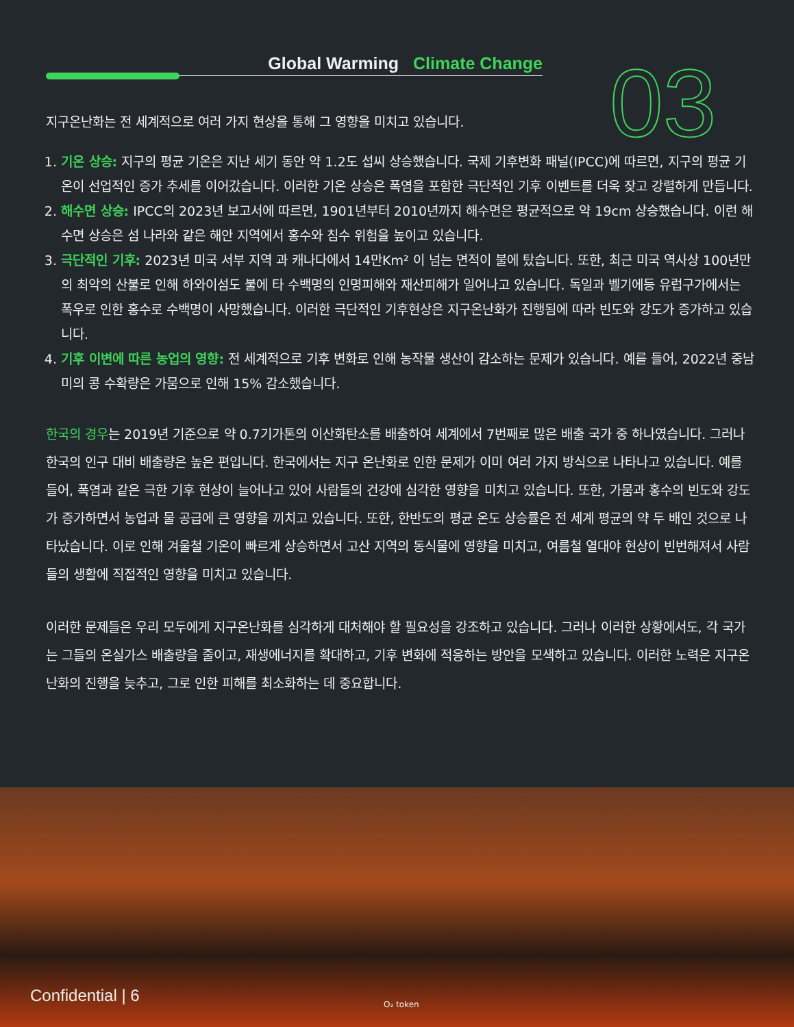Global Warming Climate Change 03
지구온난화는 전 세계적으로 여러 가지 현상을 통해 그 영향을 미치고 있습니다.
1. 기온 상승: 지구의 평균 기온은 지난 세기 동안 약 1.2도 섭씨 상승했습니다. 국제 기후변화 패널(IPCC)에 따르면, 지구의 평균 기온이 선업적인 증가 추세를 이어갔습니다. 이러한 기온 상승은 폭염을 포함한 극단적인 기후 이벤트를 더욱 잦고 강렬하게 만듭니다.
2. 해수면 상승: IPCC의 2023년 보고서에 따르면, 1901년부터 2010년까지 해수면은 평균적으로 약 19cm 상승했습니다. 이런 해수면 상승은 섬 나라와 같은 해안 지역에서 홍수와 침수 위험을 높이고 있습니다.
3. 극단적인 기후: 2023년 미국 서부 지역 과 캐나다에서 14만Km² 이 넘는 면적이 불에 탔습니다. 또한, 최근 미국 역사상 100년만의 최악의 산불로 인해 하와이섬도 불에 타 수백명의 인명피해와 재산피해가 일어나고 있습니다. 독일과 벨기에등 유럽구가에서는 폭우로 인한 홍수로 수백명이 사망했습니다. 이러한 극단적인 기후현상은 지구온난화가 진행됨에 따라 빈도와 강도가 증가하고 있습니다.
4. 기후 이변에 따른 농업의 영향: 전 세계적으로 기후 변화로 인해 농작물 생산이 감소하는 문제가 있습니다. 예를 들어, 2022년 중남미의 콩 수확량은 가뭄으로 인해 15% 감소했습니다.
한국의 경우는 2019년 기준으로 약 0.7기가톤의 이산화탄소를 배출하여 세계에서 7번째로 많은 배출 국가 중 하나였습니다. 그러나 한국의 인구 대비 배출량은 높은 편입니다. 한국에서는 지구 온난화로 인한 문제가 이미 여러 가지 방식으로 나타나고 있습니다. 예를 들어, 폭염과 같은 극한 기후 현상이 늘어나고 있어 사람들의 건강에 심각한 영향을 미치고 있습니다. 또한, 가뭄과 홍수의 빈도와 강도가 증가하면서 농업과 물 공급에 큰 영향을 끼치고 있습니다. 또한, 한반도의 평균 온도 상승률은 전 세계 평균의 약 두 배인 것으로 나타났습니다. 이로 인해 겨울철 기온이 빠르게 상승하면서 고산 지역의 동식물에 영향을 미치고, 여름철 열대야 현상이 빈번해져서 사람들의 생활에 직접적인 영향을 미치고 있습니다.
이러한 문제들은 우리 모두에게 지구온난화를 심각하게 대처해야 할 필요성을 강조하고 있습니다. 그러나 이러한 상황에서도, 각 국가는 그들의 온실가스 배출량을 줄이고, 재생에너지를 확대하고, 기후 변화에 적응하는 방안을 모색하고 있습니다. 이러한 노력은 지구온난화의 진행을 늦추고, 그로 인한 피해를 최소화하는 데 중요합니다.
Confidential | 6 O₂ token